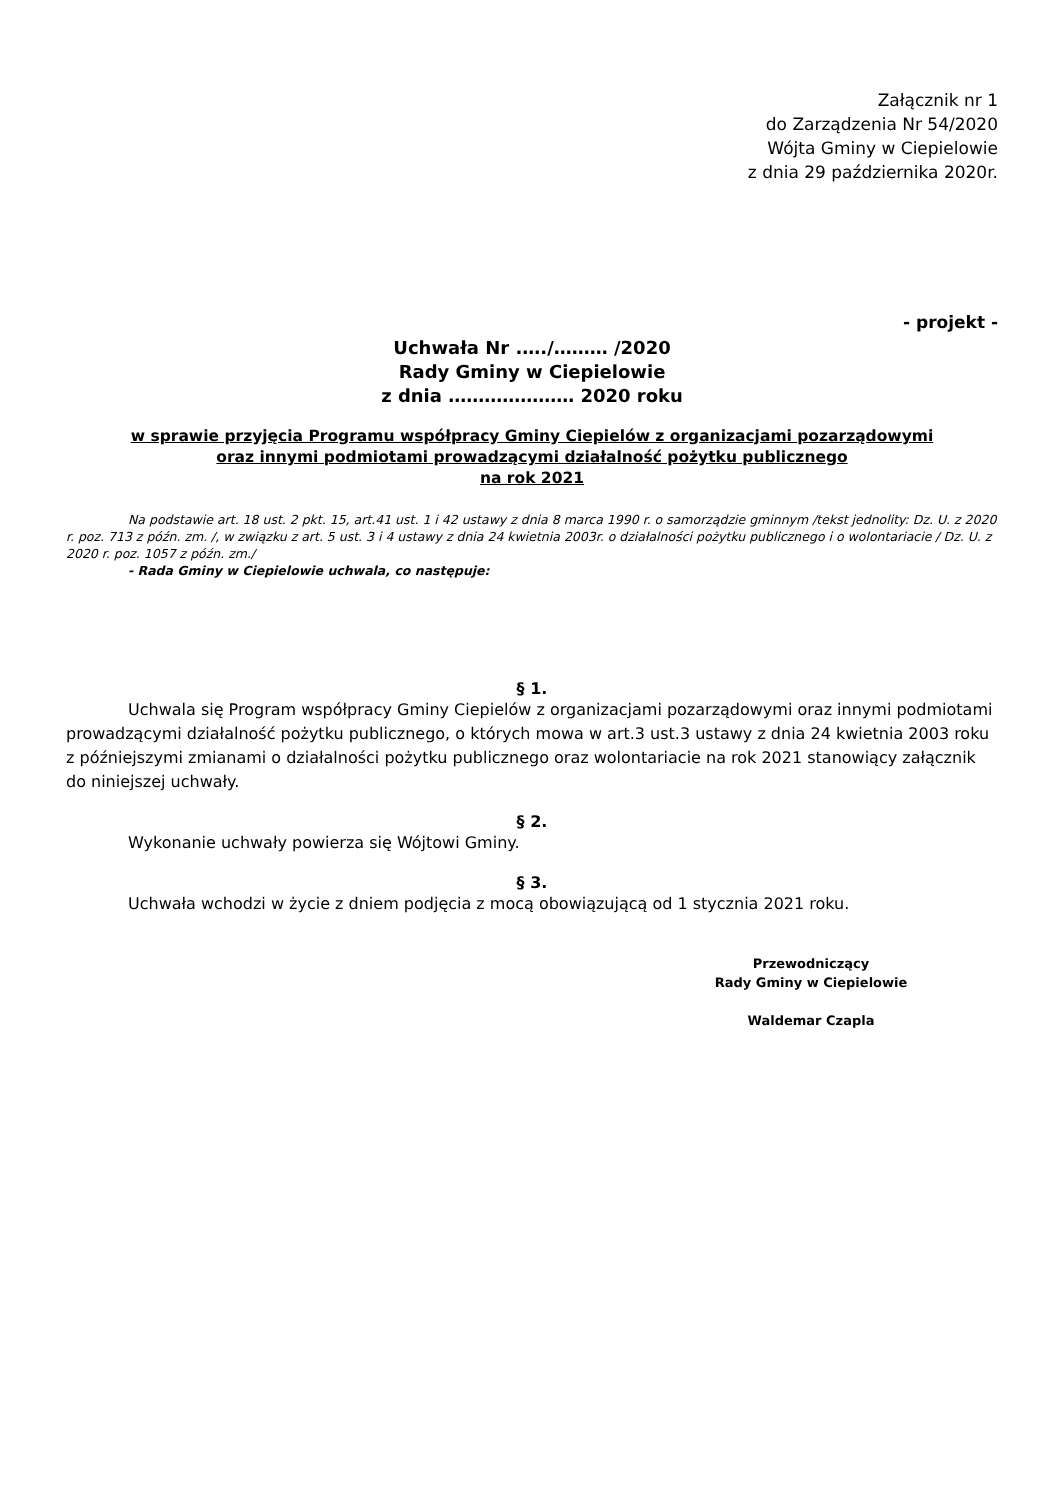Załącznik nr 1
do Zarządzenia Nr 54/2020
Wójta Gminy w Ciepielowie
z dnia 29 października 2020r.
- projekt -
Uchwała Nr .…./……… /2020
Rady Gminy w Ciepielowie
z dnia ………………… 2020 roku
w sprawie przyjęcia Programu współpracy Gminy Ciepielów z organizacjami pozarządowymi
oraz innymi podmiotami prowadzącymi działalność pożytku publicznego
na rok 2021
Na podstawie art. 18 ust. 2 pkt. 15, art.41 ust. 1 i 42 ustawy z dnia 8 marca 1990 r. o samorządzie gminnym /tekst jednolity: Dz. U. z 2020 r. poz. 713 z późn. zm. /, w związku z art. 5 ust. 3 i 4 ustawy z dnia 24 kwietnia 2003r. o działalności pożytku publicznego i o wolontariacie / Dz. U. z 2020 r. poz. 1057 z późn. zm./
- Rada Gminy w Ciepielowie uchwala, co następuje:
§ 1.
Uchwala się Program współpracy Gminy Ciepielów z organizacjami pozarządowymi oraz innymi podmiotami prowadzącymi działalność pożytku publicznego, o których mowa w art.3 ust.3 ustawy z dnia 24 kwietnia 2003 roku z późniejszymi zmianami o działalności pożytku publicznego oraz wolontariacie na rok 2021 stanowiący załącznik do niniejszej uchwały.
§ 2.
Wykonanie uchwały powierza się Wójtowi Gminy.
§ 3.
Uchwała wchodzi w życie z dniem podjęcia z mocą obowiązującą od 1 stycznia 2021 roku.
Przewodniczący
Rady Gminy w Ciepielowie
Waldemar Czapla